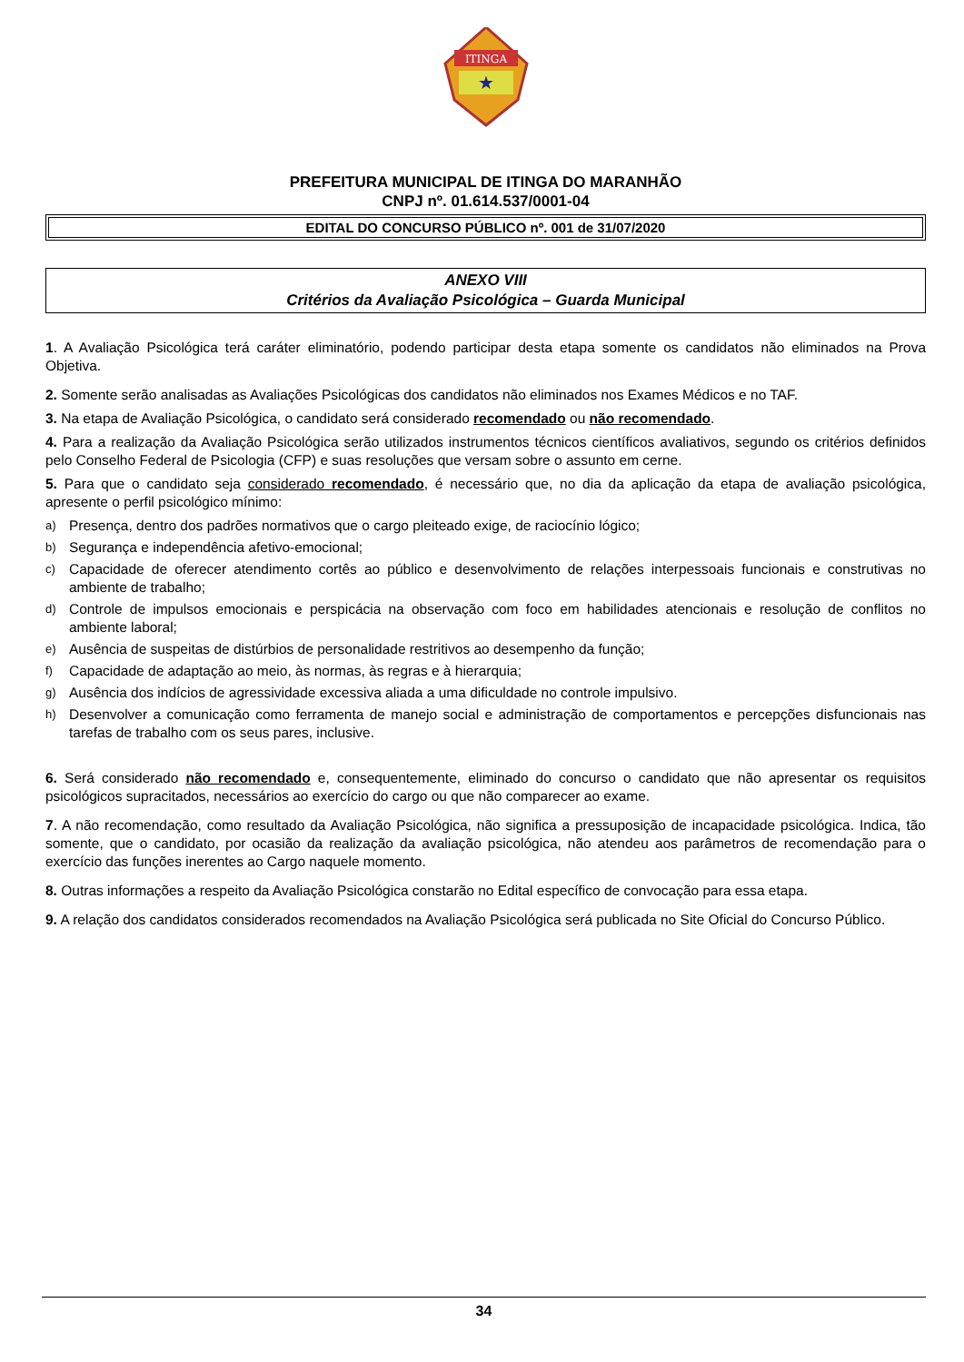ITINGA
★
PREFEITURA MUNICIPAL DE ITINGA DO MARANHÃO
CNPJ nº. 01.614.537/0001-04
EDITAL DO CONCURSO PÚBLICO nº. 001 de 31/07/2020
ANEXO VIII
Critérios da Avaliação Psicológica – Guarda Municipal
1. A Avaliação Psicológica terá caráter eliminatório, podendo participar desta etapa somente os candidatos não eliminados na Prova Objetiva.
2. Somente serão analisadas as Avaliações Psicológicas dos candidatos não eliminados nos Exames Médicos e no TAF.
3. Na etapa de Avaliação Psicológica, o candidato será considerado recomendado ou não recomendado.
4. Para a realização da Avaliação Psicológica serão utilizados instrumentos técnicos científicos avaliativos, segundo os critérios definidos pelo Conselho Federal de Psicologia (CFP) e suas resoluções que versam sobre o assunto em cerne.
5. Para que o candidato seja considerado recomendado, é necessário que, no dia da aplicação da etapa de avaliação psicológica, apresente o perfil psicológico mínimo:
a) Presença, dentro dos padrões normativos que o cargo pleiteado exige, de raciocínio lógico;
b) Segurança e independência afetivo-emocional;
c) Capacidade de oferecer atendimento cortês ao público e desenvolvimento de relações interpessoais funcionais e construtivas no ambiente de trabalho;
d) Controle de impulsos emocionais e perspicácia na observação com foco em habilidades atencionais e resolução de conflitos no ambiente laboral;
e) Ausência de suspeitas de distúrbios de personalidade restritivos ao desempenho da função;
f) Capacidade de adaptação ao meio, às normas, às regras e à hierarquia;
g) Ausência dos indícios de agressividade excessiva aliada a uma dificuldade no controle impulsivo.
h) Desenvolver a comunicação como ferramenta de manejo social e administração de comportamentos e percepções disfuncionais nas tarefas de trabalho com os seus pares, inclusive.
6. Será considerado não recomendado e, consequentemente, eliminado do concurso o candidato que não apresentar os requisitos psicológicos supracitados, necessários ao exercício do cargo ou que não comparecer ao exame.
7. A não recomendação, como resultado da Avaliação Psicológica, não significa a pressuposição de incapacidade psicológica. Indica, tão somente, que o candidato, por ocasião da realização da avaliação psicológica, não atendeu aos parâmetros de recomendação para o exercício das funções inerentes ao Cargo naquele momento.
8. Outras informações a respeito da Avaliação Psicológica constarão no Edital específico de convocação para essa etapa.
9. A relação dos candidatos considerados recomendados na Avaliação Psicológica será publicada no Site Oficial do Concurso Público.
34